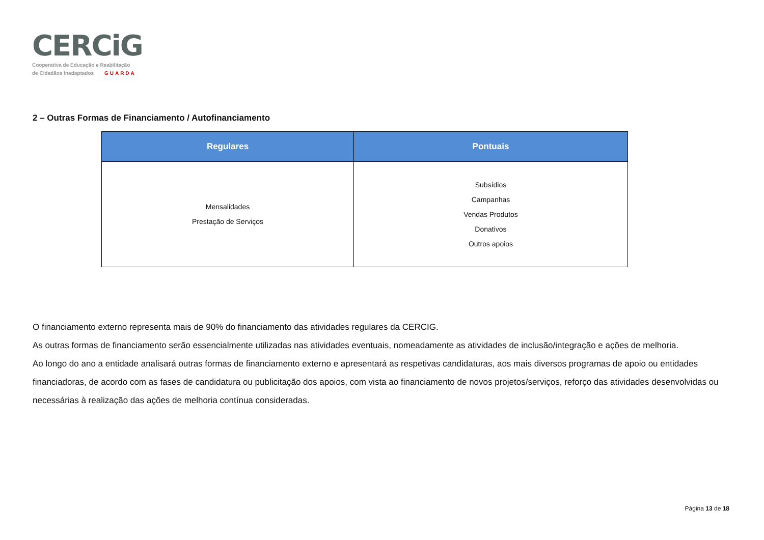CERCiG
Cooperativa de Educação e Reabilitação
de Cidadãos Inadaptados GUARDA
2 – Outras Formas de Financiamento / Autofinanciamento
| Regulares | Pontuais |
| --- | --- |
| Mensalidades Prestação de Serviços | Subsídios Campanhas Vendas Produtos Donativos Outros apoios |
O financiamento externo representa mais de 90% do financiamento das atividades regulares da CERCIG.
As outras formas de financiamento serão essencialmente utilizadas nas atividades eventuais, nomeadamente as atividades de inclusão/integração e ações de melhoria.
Ao longo do ano a entidade analisará outras formas de financiamento externo e apresentará as respetivas candidaturas, aos mais diversos programas de apoio ou entidades financiadoras, de acordo com as fases de candidatura ou publicitação dos apoios, com vista ao financiamento de novos projetos/serviços, reforço das atividades desenvolvidas ou necessárias à realização das ações de melhoria contínua consideradas.
Página 13 de 18